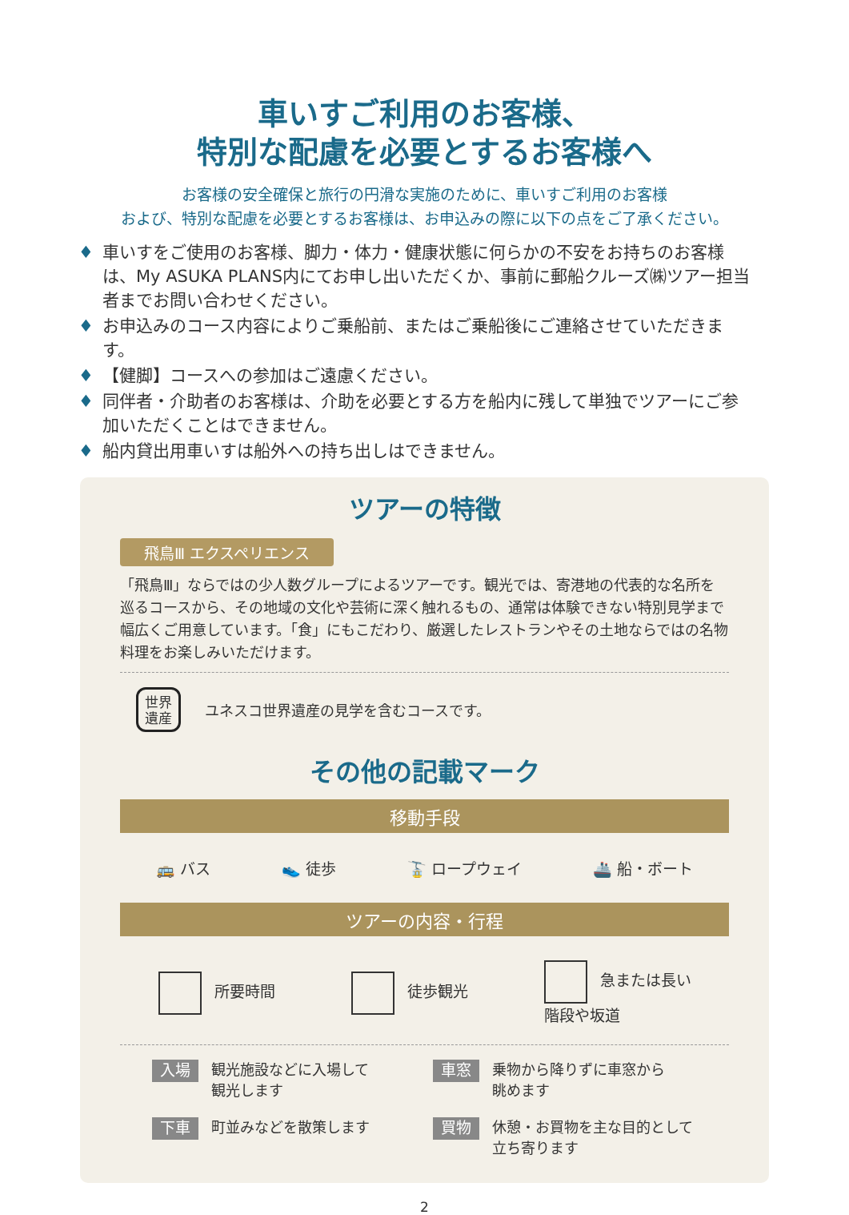車いすご利用のお客様、
特別な配慮を必要とするお客様へ
お客様の安全確保と旅行の円滑な実施のために、車いすご利用のお客様
および、特別な配慮を必要とするお客様は、お申込みの際に以下の点をご了承ください。
♦ 車いすをご使用のお客様、脚力・体力・健康状態に何らかの不安をお持ちのお客様は、My ASUKA PLANS内にてお申し出いただくか、事前に郵船クルーズ㈱ツアー担当者までお問い合わせください。
♦ お申込みのコース内容によりご乗船前、またはご乗船後にご連絡させていただきます。
♦ 【健脚】コースへの参加はご遠慮ください。
♦ 同伴者・介助者のお客様は、介助を必要とする方を船内に残して単独でツアーにご参加いただくことはできません。
♦ 船内貸出用車いすは船外への持ち出しはできません。
ツアーの特徴
飛鳥Ⅲ エクスペリエンス
「飛鳥Ⅲ」ならではの少人数グループによるツアーです。観光では、寄港地の代表的な名所を巡るコースから、その地域の文化や芸術に深く触れるもの、通常は体験できない特別見学まで幅広くご用意しています。「食」にもこだわり、厳選したレストランやその土地ならではの名物料理をお楽しみいただけます。
世界
遺産
ユネスコ世界遺産の見学を含むコースです。
その他の記載マーク
移動手段
🚌 バス 👟 徒歩 🚡 ロープウェイ 🚢 船・ボート
ツアーの内容・行程
所要時間 徒歩観光 急または長い
階段や坂道
入場 観光施設などに入場して
観光します
車窓 乗物から降りずに車窓から
眺めます
下車 町並みなどを散策します
買物 休憩・お買物を主な目的として
立ち寄ります
2